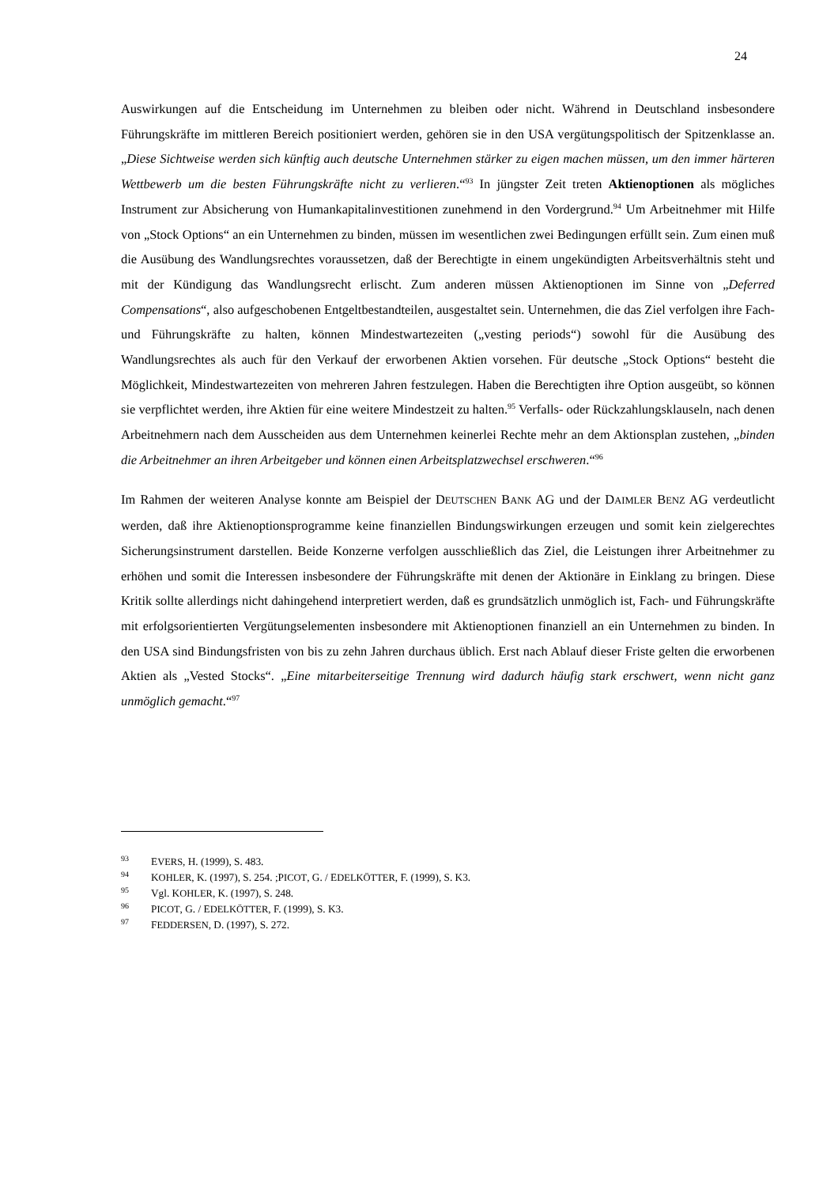24
Auswirkungen auf die Entscheidung im Unternehmen zu bleiben oder nicht. Während in Deutschland insbesondere Führungskräfte im mittleren Bereich positioniert werden, gehören sie in den USA vergütungspolitisch der Spitzenklasse an. „Diese Sichtweise werden sich künftig auch deutsche Unternehmen stärker zu eigen machen müssen, um den immer härteren Wettbewerb um die besten Führungskräfte nicht zu verlieren.“<sup>93</sup> In jüngster Zeit treten Aktienoptionen als mögliches Instrument zur Absicherung von Humankapitalinvestitionen zunehmend in den Vordergrund.<sup>94</sup> Um Arbeitnehmer mit Hilfe von „Stock Options“ an ein Unternehmen zu binden, müssen im wesentlichen zwei Bedingungen erfüllt sein. Zum einen muß die Ausübung des Wandlungsrechtes voraussetzen, daß der Berechtigte in einem ungekündigten Arbeitsverhältnis steht und mit der Kündigung das Wandlungsrecht erlischt. Zum anderen müssen Aktienoptionen im Sinne von „Deferred Compensations“, also aufgeschobenen Entgeltbestandteilen, ausgestaltet sein. Unternehmen, die das Ziel verfolgen ihre Fach- und Führungskräfte zu halten, können Mindestwartezeiten („vesting periods“) sowohl für die Ausübung des Wandlungsrechtes als auch für den Verkauf der erworbenen Aktien vorsehen. Für deutsche „Stock Options“ besteht die Möglichkeit, Mindestwartezeiten von mehreren Jahren festzulegen. Haben die Berechtigten ihre Option ausgeübt, so können sie verpflichtet werden, ihre Aktien für eine weitere Mindestzeit zu halten.<sup>95</sup> Verfalls- oder Rückzahlungsklauseln, nach denen Arbeitnehmern nach dem Ausscheiden aus dem Unternehmen keinerlei Rechte mehr an dem Aktionsplan zustehen, „binden die Arbeitnehmer an ihren Arbeitgeber und können einen Arbeitsplatzwechsel erschweren.“<sup>96</sup>
Im Rahmen der weiteren Analyse konnte am Beispiel der DEUTSCHEN BANK AG und der DAIMLER BENZ AG verdeutlicht werden, daß ihre Aktienoptionsprogramme keine finanziellen Bindungswirkungen erzeugen und somit kein zielgerechtes Sicherungsinstrument darstellen. Beide Konzerne verfolgen ausschließlich das Ziel, die Leistungen ihrer Arbeitnehmer zu erhöhen und somit die Interessen insbesondere der Führungskräfte mit denen der Aktionäre in Einklang zu bringen. Diese Kritik sollte allerdings nicht dahingehend interpretiert werden, daß es grundsätzlich unmöglich ist, Fach- und Führungskräfte mit erfolgsorientierten Vergütungselementen insbesondere mit Aktienoptionen finanziell an ein Unternehmen zu binden. In den USA sind Bindungsfristen von bis zu zehn Jahren durchaus üblich. Erst nach Ablauf dieser Friste gelten die erworbenen Aktien als „Vested Stocks“. „Eine mitarbeiterseitige Trennung wird dadurch häufig stark erschwert, wenn nicht ganz unmöglich gemacht.“<sup>97</sup>
<sup>93</sup> EVERS, H. (1999), S. 483.
<sup>94</sup> KOHLER, K. (1997), S. 254. ;PICOT, G. / EDELKÖTTER, F. (1999), S. K3.
<sup>95</sup> Vgl. KOHLER, K. (1997), S. 248.
<sup>96</sup> PICOT, G. / EDELKÖTTER, F. (1999), S. K3.
<sup>97</sup> FEDDERSEN, D. (1997), S. 272.